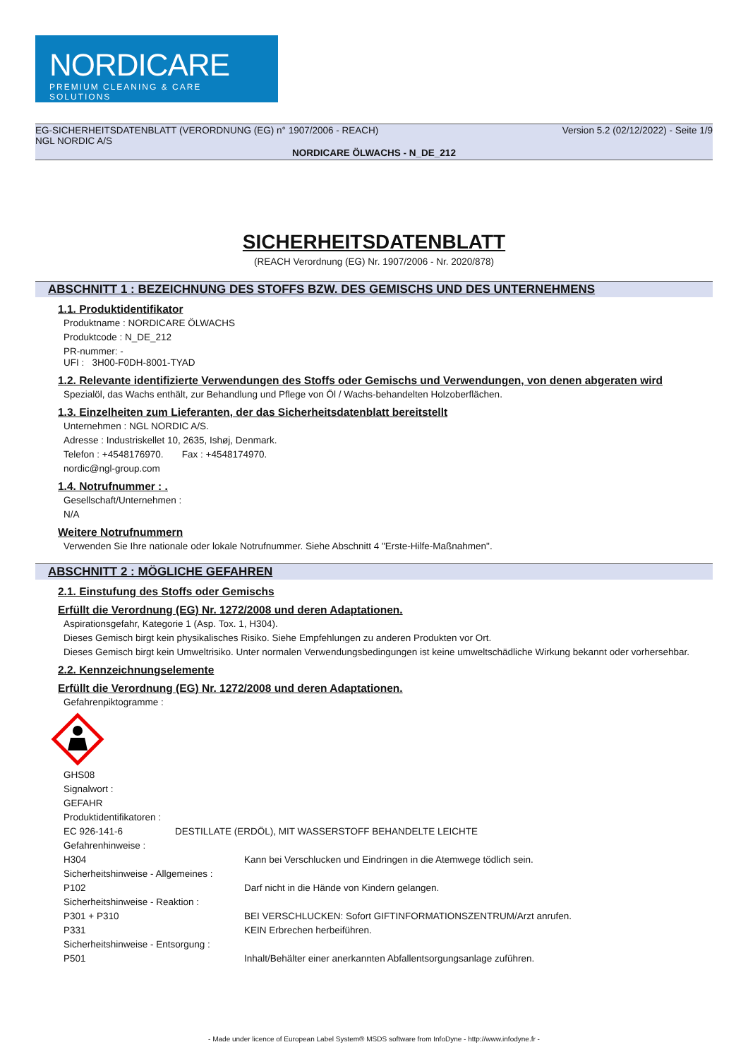NORDICARE
PREMIUM CLEANING & CARE SOLUTIONS
EG-SICHERHEITSDATENBLATT (VERORDNUNG (EG) n° 1907/2006 - REACH) Version 5.2 (02/12/2022) - Seite 1/9
NGL NORDIC A/S
NORDICARE ÖLWACHS - N_DE_212
SICHERHEITSDATENBLATT
(REACH Verordnung (EG) Nr. 1907/2006 - Nr. 2020/878)
ABSCHNITT 1 : BEZEICHNUNG DES STOFFS BZW. DES GEMISCHS UND DES UNTERNEHMENS
1.1. Produktidentifikator
Produktname : NORDICARE ÖLWACHS
Produktcode : N_DE_212
PR-nummer: -
UFI : 3H00-F0DH-8001-TYAD
1.2. Relevante identifizierte Verwendungen des Stoffs oder Gemischs und Verwendungen, von denen abgeraten wird
Spezialöl, das Wachs enthält, zur Behandlung und Pflege von Öl / Wachs-behandelten Holzoberflächen.
1.3. Einzelheiten zum Lieferanten, der das Sicherheitsdatenblatt bereitstellt
Unternehmen : NGL NORDIC A/S.
Adresse : Industriskellet 10, 2635, Ishøj, Denmark.
Telefon : +4548176970. Fax : +4548174970.
nordic@ngl-group.com
1.4. Notrufnummer : .
Gesellschaft/Unternehmen :
N/A
Weitere Notrufnummern
Verwenden Sie Ihre nationale oder lokale Notrufnummer. Siehe Abschnitt 4 "Erste-Hilfe-Maßnahmen".
ABSCHNITT 2 : MÖGLICHE GEFAHREN
2.1. Einstufung des Stoffs oder Gemischs
Erfüllt die Verordnung (EG) Nr. 1272/2008 und deren Adaptationen.
Aspirationsgefahr, Kategorie 1 (Asp. Tox. 1, H304).
Dieses Gemisch birgt kein physikalisches Risiko. Siehe Empfehlungen zu anderen Produkten vor Ort.
Dieses Gemisch birgt kein Umweltrisiko. Unter normalen Verwendungsbedingungen ist keine umweltschädliche Wirkung bekannt oder vorhersehbar.
2.2. Kennzeichnungselemente
Erfüllt die Verordnung (EG) Nr. 1272/2008 und deren Adaptationen.
Gefahrenpiktogramme :
GHS08
Signalwort :
GEFAHR
Produktidentifikatoren :
EC 926-141-6 DESTILLATE (ERDÖL), MIT WASSERSTOFF BEHANDELTE LEICHTE
Gefahrenhinweise :
H304 Kann bei Verschlucken und Eindringen in die Atemwege tödlich sein.
Sicherheitshinweise - Allgemeines :
P102 Darf nicht in die Hände von Kindern gelangen.
Sicherheitshinweise - Reaktion :
P301 + P310 BEI VERSCHLUCKEN: Sofort GIFTINFORMATIONSZENTRUM/Arzt anrufen.
P331 KEIN Erbrechen herbeiführen.
Sicherheitshinweise - Entsorgung :
P501 Inhalt/Behälter einer anerkannten Abfallentsorgungsanlage zuführen.
- Made under licence of European Label System® MSDS software from InfoDyne - http://www.infodyne.fr -